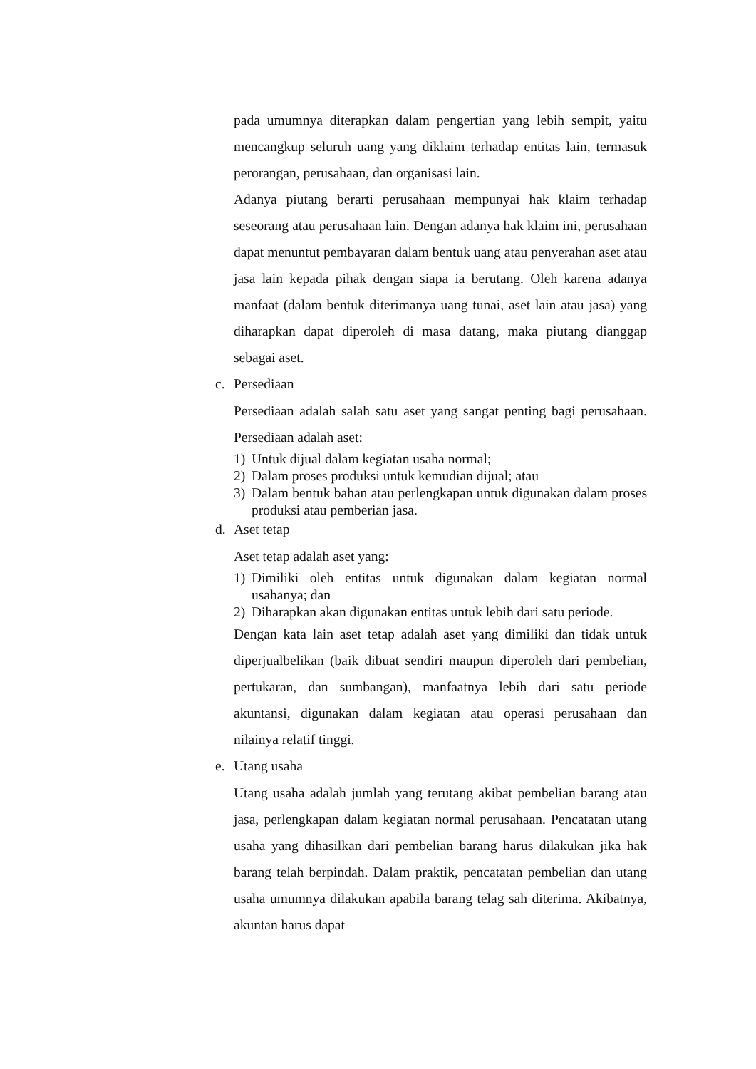pada umumnya diterapkan dalam pengertian yang lebih sempit, yaitu mencangkup seluruh uang yang diklaim terhadap entitas lain, termasuk perorangan, perusahaan, dan organisasi lain.
Adanya piutang berarti perusahaan mempunyai hak klaim terhadap seseorang atau perusahaan lain. Dengan adanya hak klaim ini, perusahaan dapat menuntut pembayaran dalam bentuk uang atau penyerahan aset atau jasa lain kepada pihak dengan siapa ia berutang. Oleh karena adanya manfaat (dalam bentuk diterimanya uang tunai, aset lain atau jasa) yang diharapkan dapat diperoleh di masa datang, maka piutang dianggap sebagai aset.
c. Persediaan
Persediaan adalah salah satu aset yang sangat penting bagi perusahaan. Persediaan adalah aset:
1) Untuk dijual dalam kegiatan usaha normal;
2) Dalam proses produksi untuk kemudian dijual; atau
3) Dalam bentuk bahan atau perlengkapan untuk digunakan dalam proses produksi atau pemberian jasa.
d. Aset tetap
Aset tetap adalah aset yang:
1) Dimiliki oleh entitas untuk digunakan dalam kegiatan normal usahanya; dan
2) Diharapkan akan digunakan entitas untuk lebih dari satu periode.
Dengan kata lain aset tetap adalah aset yang dimiliki dan tidak untuk diperjualbelikan (baik dibuat sendiri maupun diperoleh dari pembelian, pertukaran, dan sumbangan), manfaatnya lebih dari satu periode akuntansi, digunakan dalam kegiatan atau operasi perusahaan dan nilainya relatif tinggi.
e. Utang usaha
Utang usaha adalah jumlah yang terutang akibat pembelian barang atau jasa, perlengkapan dalam kegiatan normal perusahaan. Pencatatan utang usaha yang dihasilkan dari pembelian barang harus dilakukan jika hak barang telah berpindah. Dalam praktik, pencatatan pembelian dan utang usaha umumnya dilakukan apabila barang telag sah diterima. Akibatnya, akuntan harus dapat